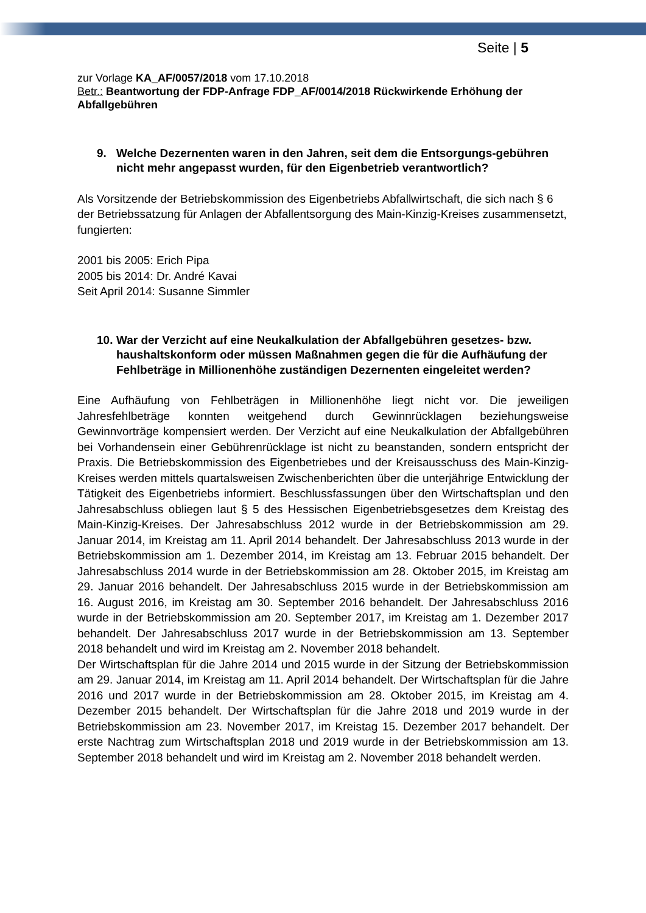Seite | 5
zur Vorlage KA_AF/0057/2018 vom 17.10.2018
Betr.: Beantwortung der FDP-Anfrage FDP_AF/0014/2018 Rückwirkende Erhöhung der Abfallgebühren
9. Welche Dezernenten waren in den Jahren, seit dem die Entsorgungs-gebühren nicht mehr angepasst wurden, für den Eigenbetrieb verantwortlich?
Als Vorsitzende der Betriebskommission des Eigenbetriebs Abfallwirtschaft, die sich nach § 6 der Betriebssatzung für Anlagen der Abfallentsorgung des Main-Kinzig-Kreises zusammensetzt, fungierten:
2001 bis 2005: Erich Pipa
2005 bis 2014: Dr. André Kavai
Seit April 2014: Susanne Simmler
10. War der Verzicht auf eine Neukalkulation der Abfallgebühren gesetzes- bzw. haushaltskonform oder müssen Maßnahmen gegen die für die Aufhäufung der Fehlbeträge in Millionenhöhe zuständigen Dezernenten eingeleitet werden?
Eine Aufhäufung von Fehlbeträgen in Millionenhöhe liegt nicht vor. Die jeweiligen Jahresfehlbeträge konnten weitgehend durch Gewinnrücklagen beziehungsweise Gewinnvorträge kompensiert werden. Der Verzicht auf eine Neukalkulation der Abfallgebühren bei Vorhandensein einer Gebührenrücklage ist nicht zu beanstanden, sondern entspricht der Praxis. Die Betriebskommission des Eigenbetriebes und der Kreisausschuss des Main-Kinzig-Kreises werden mittels quartalsweisen Zwischenberichten über die unterjährige Entwicklung der Tätigkeit des Eigenbetriebs informiert. Beschlussfassungen über den Wirtschaftsplan und den Jahresabschluss obliegen laut § 5 des Hessischen Eigenbetriebsgesetzes dem Kreistag des Main-Kinzig-Kreises. Der Jahresabschluss 2012 wurde in der Betriebskommission am 29. Januar 2014, im Kreistag am 11. April 2014 behandelt. Der Jahresabschluss 2013 wurde in der Betriebskommission am 1. Dezember 2014, im Kreistag am 13. Februar 2015 behandelt. Der Jahresabschluss 2014 wurde in der Betriebskommission am 28. Oktober 2015, im Kreistag am 29. Januar 2016 behandelt. Der Jahresabschluss 2015 wurde in der Betriebskommission am 16. August 2016, im Kreistag am 30. September 2016 behandelt. Der Jahresabschluss 2016 wurde in der Betriebskommission am 20. September 2017, im Kreistag am 1. Dezember 2017 behandelt. Der Jahresabschluss 2017 wurde in der Betriebskommission am 13. September 2018 behandelt und wird im Kreistag am 2. November 2018 behandelt.
Der Wirtschaftsplan für die Jahre 2014 und 2015 wurde in der Sitzung der Betriebskommission am 29. Januar 2014, im Kreistag am 11. April 2014 behandelt. Der Wirtschaftsplan für die Jahre 2016 und 2017 wurde in der Betriebskommission am 28. Oktober 2015, im Kreistag am 4. Dezember 2015 behandelt. Der Wirtschaftsplan für die Jahre 2018 und 2019 wurde in der Betriebskommission am 23. November 2017, im Kreistag 15. Dezember 2017 behandelt. Der erste Nachtrag zum Wirtschaftsplan 2018 und 2019 wurde in der Betriebskommission am 13. September 2018 behandelt und wird im Kreistag am 2. November 2018 behandelt werden.